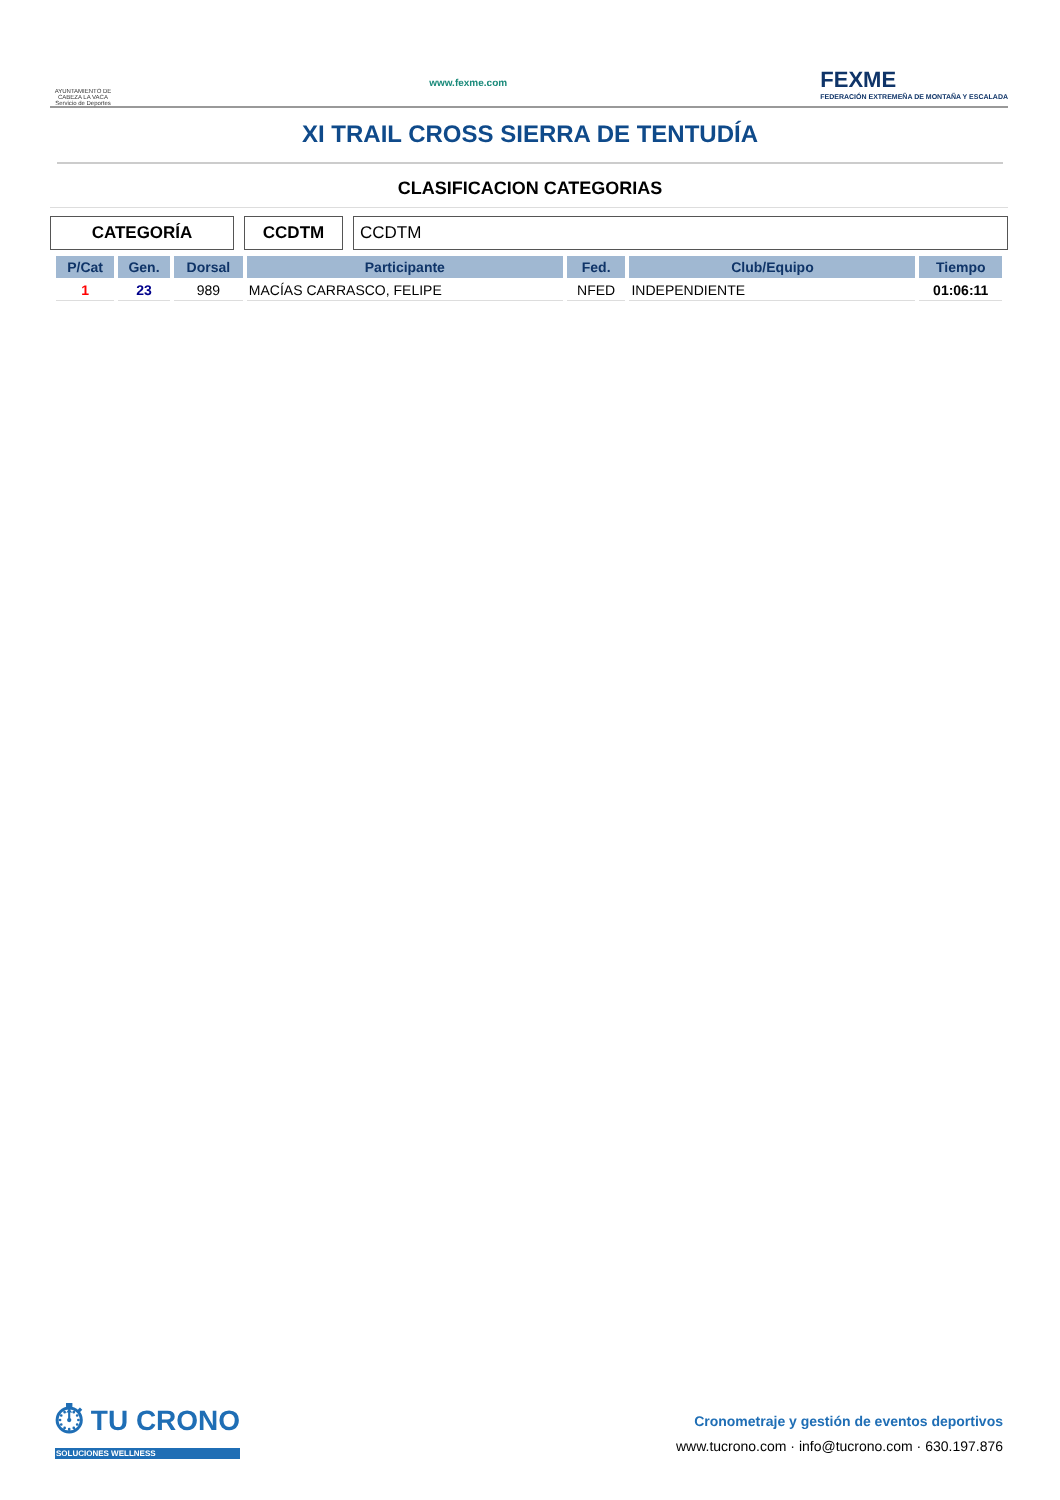AYUNTAMIENTO DE CABEZA LA VACA
Servicio de Deportes
www.fexme.com
FEXME
FEDERACIÓN EXTREMEÑA DE MONTAÑA Y ESCALADA
XI TRAIL CROSS SIERRA DE TENTUDÍA
CLASIFICACION CATEGORIAS
CATEGORÍA CCDTM CCDTM
| P/Cat | Gen. | Dorsal | Participante | Fed. | Club/Equipo | Tiempo |
| --- | --- | --- | --- | --- | --- | --- |
| 1 | 23 | 989 | MACÍAS CARRASCO, FELIPE | NFED | INDEPENDIENTE | 01:06:11 |
⏱ TU CRONO
SOLUCIONES WELLNESS
Cronometraje y gestión de eventos deportivos
www.tucrono.com · info@tucrono.com · 630.197.876